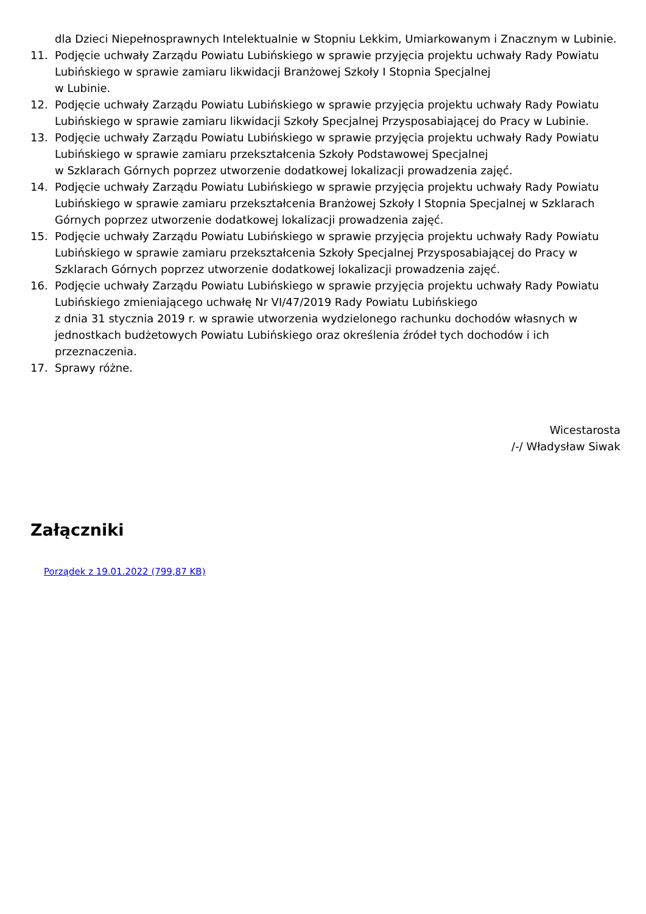dla Dzieci Niepełnosprawnych Intelektualnie w Stopniu Lekkim, Umiarkowanym i Znacznym w Lubinie.
11. Podjęcie uchwały Zarządu Powiatu Lubińskiego w sprawie przyjęcia projektu uchwały Rady Powiatu Lubińskiego w sprawie zamiaru likwidacji Branżowej Szkoły I Stopnia Specjalnej
w Lubinie.
12. Podjęcie uchwały Zarządu Powiatu Lubińskiego w sprawie przyjęcia projektu uchwały Rady Powiatu Lubińskiego w sprawie zamiaru likwidacji Szkoły Specjalnej Przysposabiającej do Pracy w Lubinie.
13. Podjęcie uchwały Zarządu Powiatu Lubińskiego w sprawie przyjęcia projektu uchwały Rady Powiatu Lubińskiego w sprawie zamiaru przekształcenia Szkoły Podstawowej Specjalnej
w Szklarach Górnych poprzez utworzenie dodatkowej lokalizacji prowadzenia zajęć.
14. Podjęcie uchwały Zarządu Powiatu Lubińskiego w sprawie przyjęcia projektu uchwały Rady Powiatu Lubińskiego w sprawie zamiaru przekształcenia Branżowej Szkoły I Stopnia Specjalnej w Szklarach Górnych poprzez utworzenie dodatkowej lokalizacji prowadzenia zajęć.
15. Podjęcie uchwały Zarządu Powiatu Lubińskiego w sprawie przyjęcia projektu uchwały Rady Powiatu Lubińskiego w sprawie zamiaru przekształcenia Szkoły Specjalnej Przysposabiającej do Pracy w Szklarach Górnych poprzez utworzenie dodatkowej lokalizacji prowadzenia zajęć.
16. Podjęcie uchwały Zarządu Powiatu Lubińskiego w sprawie przyjęcia projektu uchwały Rady Powiatu Lubińskiego zmieniającego uchwałę Nr VI/47/2019 Rady Powiatu Lubińskiego
z dnia 31 stycznia 2019 r. w sprawie utworzenia wydzielonego rachunku dochodów własnych w jednostkach budżetowych Powiatu Lubińskiego oraz określenia źródeł tych dochodów i ich przeznaczenia.
17. Sprawy różne.
Wicestarosta
/-/ Władysław Siwak
Załączniki
Porządek z 19.01.2022 (799,87 KB)